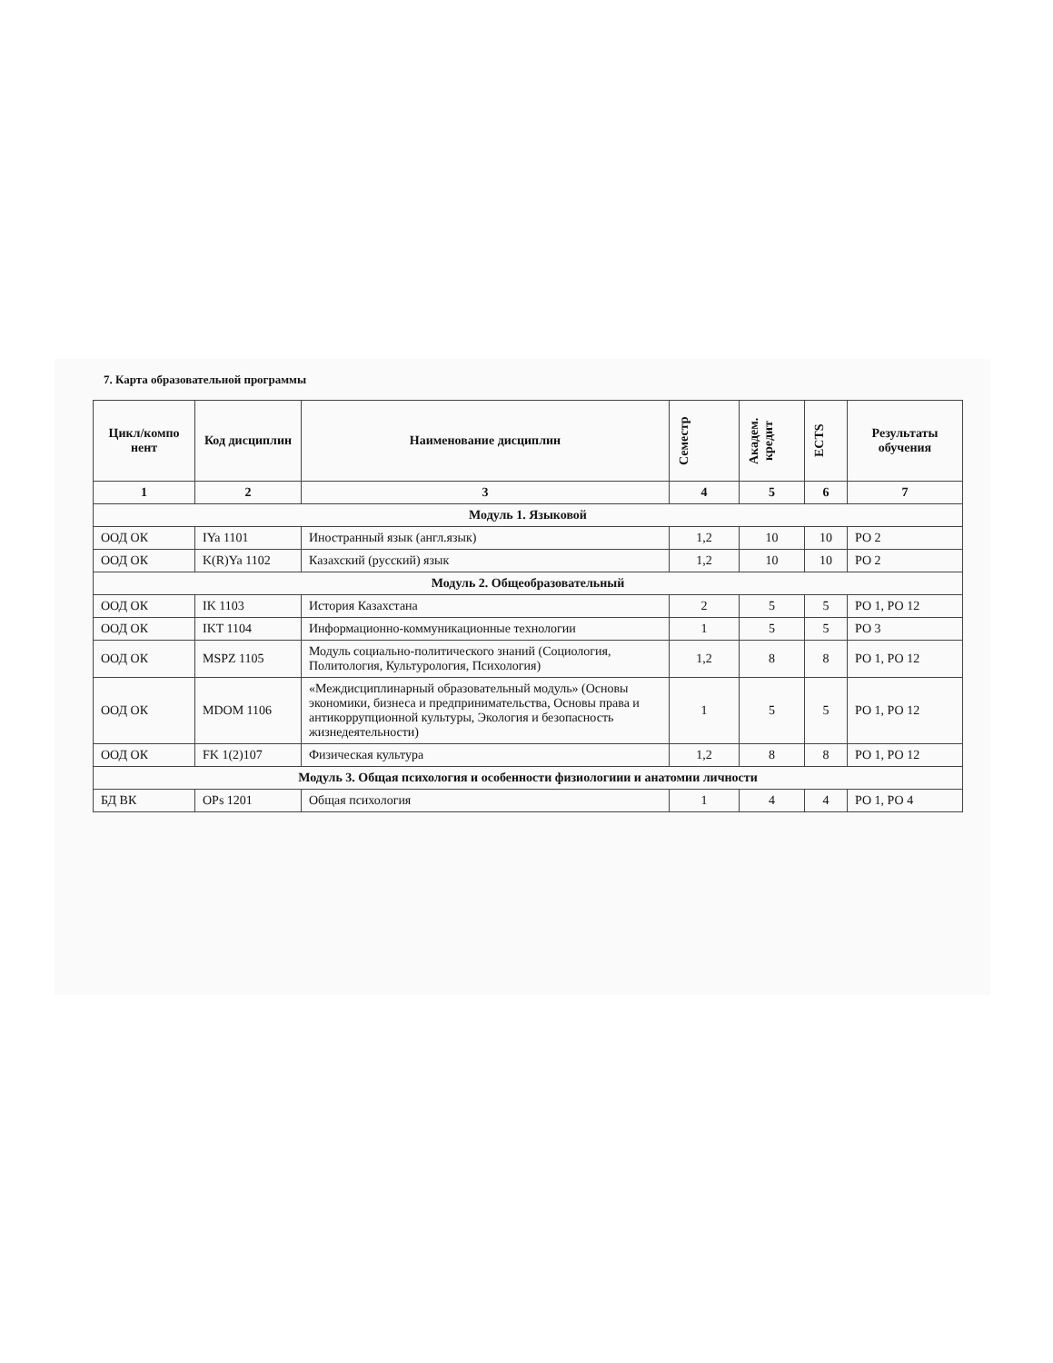7. Карта образовательной программы
| Цикл/компо нент | Код дисциплин | Наименование дисциплин | Семестр | Академ. кредит | ECTS | Результаты обучения |
| --- | --- | --- | --- | --- | --- | --- |
| 1 | 2 | 3 | 4 | 5 | 6 | 7 |
| Модуль 1. Языковой | | | | | | |
| ООД ОК | IYa 1101 | Иностранный язык (англ.язык) | 1,2 | 10 | 10 | РО 2 |
| ООД ОК | K(R)Ya 1102 | Казахский (русский) язык | 1,2 | 10 | 10 | РО 2 |
| Модуль 2. Общеобразовательный | | | | | | |
| ООД ОК | IK 1103 | История Казахстана | 2 | 5 | 5 | РО 1, РО 12 |
| ООД ОК | IKT 1104 | Информационно-коммуникационные технологии | 1 | 5 | 5 | РО 3 |
| ООД ОК | MSPZ 1105 | Модуль социально-политического знаний (Социология, Политология, Культурология, Психология) | 1,2 | 8 | 8 | РО 1, РО 12 |
| ООД ОК | MDOM 1106 | «Междисциплинарный образовательный модуль» (Основы экономики, бизнеса и предпринимательства, Основы права и антикоррупционной культуры, Экология и безопасность жизнедеятельности) | 1 | 5 | 5 | РО 1, РО 12 |
| ООД ОК | FK 1(2)107 | Физическая культура | 1,2 | 8 | 8 | РО 1, РО 12 |
| Модуль 3. Общая психология и особенности физиологиии и анатомии личности | | | | | | |
| БД ВК | OPs 1201 | Общая психология | 1 | 4 | 4 | РО 1, РО 4 |